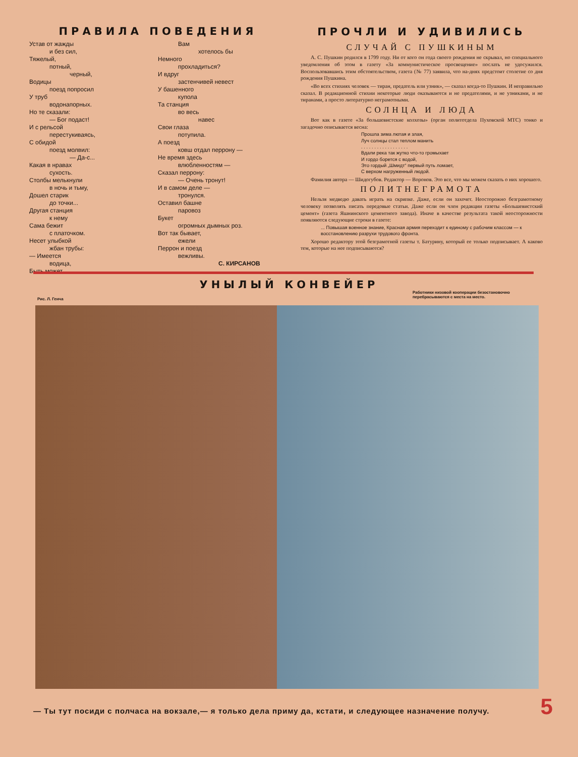ПРАВИЛА ПОВЕДЕНИЯ
Устав от жажды
и без сил,
Тяжелый,
потный,
черный,
Водицы
поезд попросил
У труб
водонапорных.
Но те сказали:
— Бог подаст!
И с рельсой
перестукиваясь,
С обидой
поезд молвил:
— Да-с...
Какая в нравах
сухость.
Столбы мелькнули
в ночь и тьму,
Дошел старик
до точки...
Другая станция
к нему
Сама бежит
с платочком.
Несет улыбкой
жбан трубы:
— Имеется
водица,
Быть может,
Вам
хотелось бы
Немного
прохладиться?
И вдруг
застенчивей невест
У башенного
купола
Та станция
во весь
навес
Свои глаза
потупила.
А поезд
ковш отдал перрону —
Не время здесь
влюбленностям —
Сказал перрону:
— Очень тронут!
И в самом деле —
тронулся.
Оставил башне
паровоз
Букет
огромных дымных роз.
Вот так бывает,
ежели
Перрон и поезд
вежливы.
С. КИРСАНОВ
ПРОЧЛИ И УДИВИЛИСЬ
СЛУЧАЙ С ПУШКИНЫМ
А. С. Пушкин родился в 1799 году. Ни от кого он года своего рождения не скрывал, но специального уведомления об этом в газету «За коммунистическое просвещение» послать не удосужился. Воспользовавшись этим обстоятельством, газета (№ 77) заявила, что на-днях предстоит столетие со дня рождения Пушкина.
«Во всех стихиях человек — тиран, предатель или узник», — сказал когда-то Пушкин. И неправильно сказал. В редакционной стихии некоторые люди оказываются и не предателями, и не узниками, и не тиранами, а просто литературно неграмотными.
СОЛНЦА И ЛЮДА
Вот как в газете «За большевистские колхозы» (орган политотдела Пуховской МТС) тонко и загадочно описывается весна:
Прошла зима лютая и злая,
Луч солнцы стал теплом манить
. . . . . . . . . . . . . . . . . .
Вдали река так жутко что-то громыхает
И гордо борется с водой,
Это гордый „Шмидт“ первый путь ломает,
С верхом нагруженный людой.
Фамилия автора — Шидогубов. Редактор — Воронов. Это все, что мы можем сказать о них хорошего.
ПОЛИТНЕГРАМОТА
Нельзя медведю давать играть на скрипке. Даже, если он захочет. Неосторожно безграмотному человеку позволять писать передовые статьи. Даже если он член редакции газеты «Большевистский цемент» (газета Яшнинского цементного завода). Иначе в качестве результата такой неосторожности появляются следующие строки в газете:
... Повышая военное знание, Красная армия переходит к единому с рабочим классом — к восстановлению разрухи трудового фронта.
Хорошо редактору этой безграмотной газеты т. Батурину, который ее только подписывает. А каково тем, которые на нее подписываются?
УНЫЛЫЙ КОНВЕЙЕР
Рис. Л. Генча
Работники низовой кооперации безостановочно перебрасываются с места на место.
5
— Ты тут посиди с полчаса на вокзале,— я только дела приму да, кстати, и следующее назначение получу.